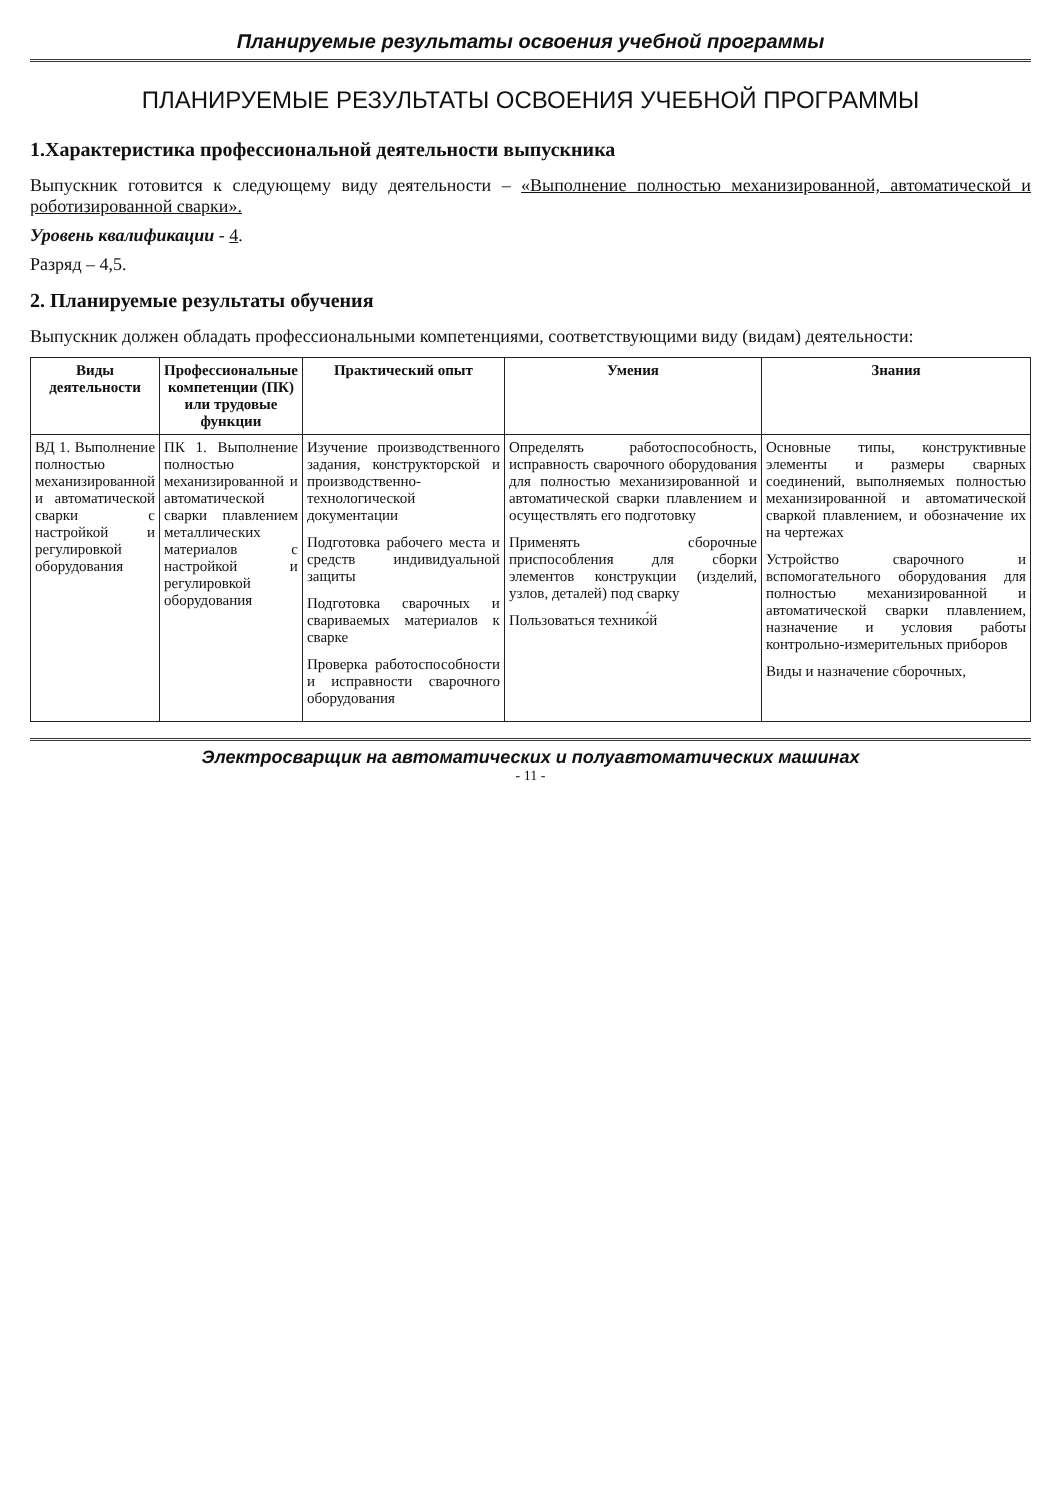Планируемые результаты освоения учебной программы
ПЛАНИРУЕМЫЕ РЕЗУЛЬТАТЫ ОСВОЕНИЯ УЧЕБНОЙ ПРОГРАММЫ
1.Характеристика профессиональной деятельности выпускника
Выпускник готовится к следующему виду деятельности – «Выполнение полностью механизированной, автоматической и роботизированной сварки».
Уровень квалификации - 4.
Разряд – 4,5.
2. Планируемые результаты обучения
Выпускник должен обладать профессиональными компетенциями, соответствующими виду (видам) деятельности:
| Виды деятельности | Профессиональные компетенции (ПК) или трудовые функции | Практический опыт | Умения | Знания |
| --- | --- | --- | --- | --- |
| ВД 1. Выполнение полностью механизированной и автоматической сварки с настройкой и регулировкой оборудования | ПК 1. Выполнение полностью механизированной и автоматической сварки плавлением металлических материалов с настройкой и регулировкой оборудования | Изучение производственного задания, конструкторской и производственно-технологической документации Подготовка рабочего места и средств индивидуальной защиты Подготовка сварочных и свариваемых материалов к сварке Проверка работоспособности и исправности сварочного оборудования | Определять работоспособность, исправность сварочного оборудования для полностью механизированной и автоматической сварки плавлением и осуществлять его подготовку Применять сборочные приспособления для сборки элементов конструкции (изделий, узлов, деталей) под сварку Пользоваться технико́й | Основные типы, конструктивные элементы и размеры сварных соединений, выполняемых полностью механизированной и автоматической сваркой плавлением, и обозначение их на чертежах Устройство сварочного и вспомогательного оборудования для полностью механизированной и автоматической сварки плавлением, назначение и условия работы контрольно-измерительных приборов Виды и назначение сборочных, |
Электросварщик на автоматических и полуавтоматических машинах
- 11 -